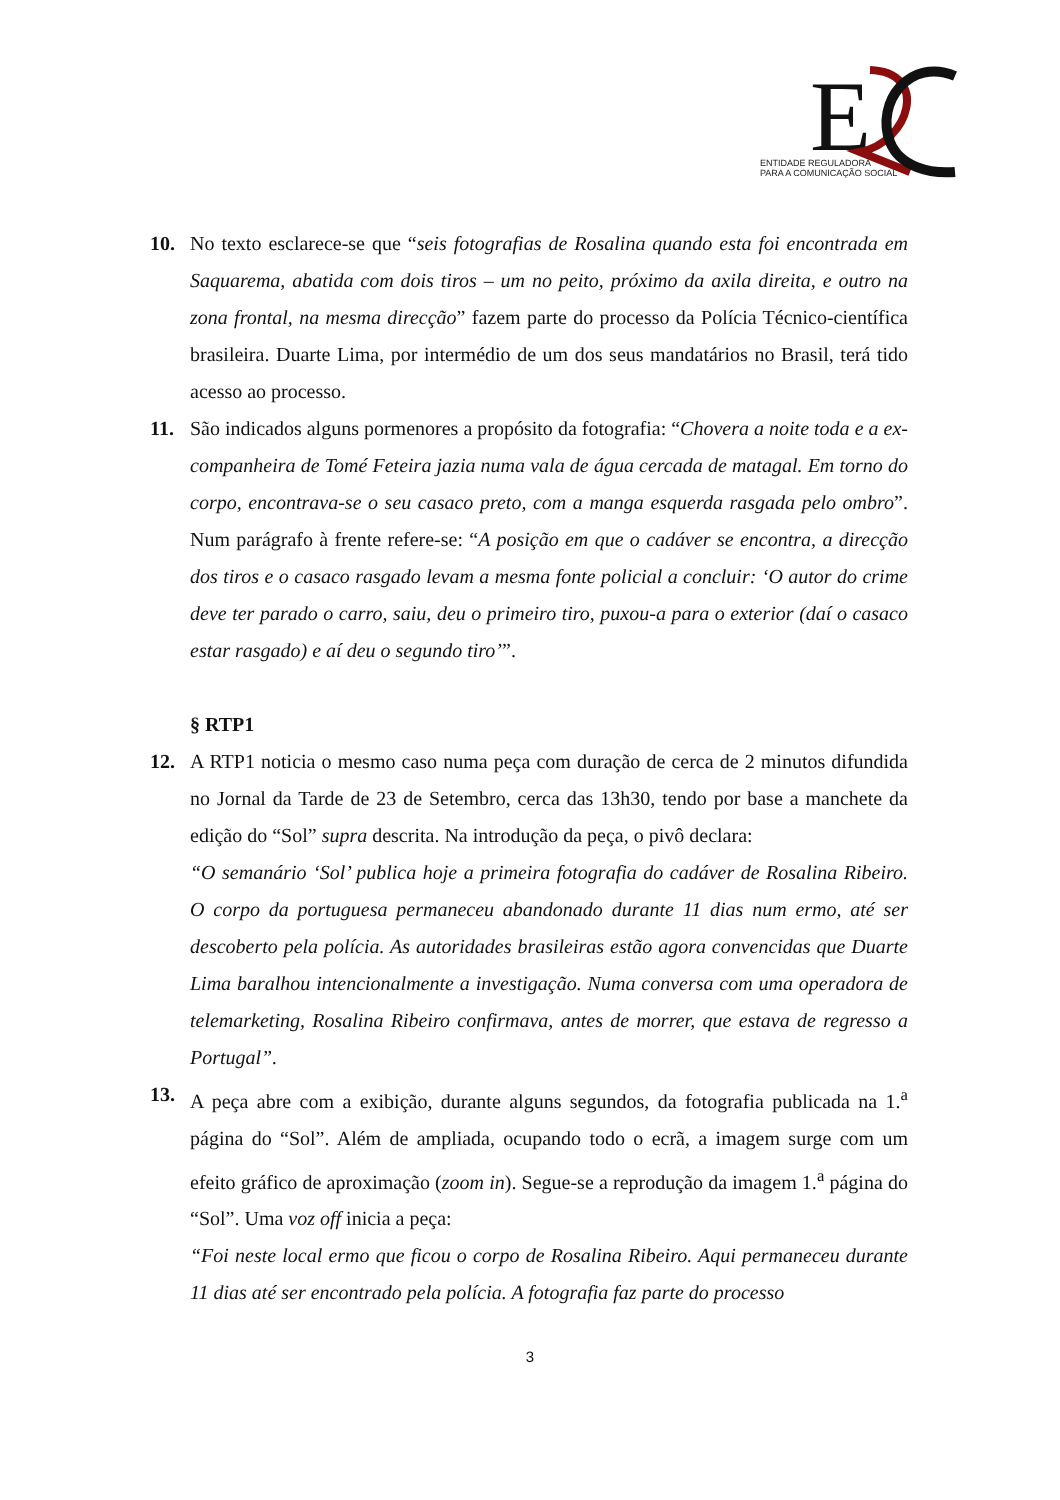E
ENTIDADE REGULADORA
PARA A COMUNICAÇÃO SOCIAL
10. No texto esclarece-se que “seis fotografias de Rosalina quando esta foi encontrada em Saquarema, abatida com dois tiros – um no peito, próximo da axila direita, e outro na zona frontal, na mesma direcção” fazem parte do processo da Polícia Técnico-científica brasileira. Duarte Lima, por intermédio de um dos seus mandatários no Brasil, terá tido acesso ao processo.
11. São indicados alguns pormenores a propósito da fotografia: “Chovera a noite toda e a ex-companheira de Tomé Feteira jazia numa vala de água cercada de matagal. Em torno do corpo, encontrava-se o seu casaco preto, com a manga esquerda rasgada pelo ombro”. Num parágrafo à frente refere-se: “A posição em que o cadáver se encontra, a direcção dos tiros e o casaco rasgado levam a mesma fonte policial a concluir: ‘O autor do crime deve ter parado o carro, saiu, deu o primeiro tiro, puxou-a para o exterior (daí o casaco estar rasgado) e aí deu o segundo tiro’”.
§ RTP1
12. A RTP1 noticia o mesmo caso numa peça com duração de cerca de 2 minutos difundida no Jornal da Tarde de 23 de Setembro, cerca das 13h30, tendo por base a manchete da edição do “Sol” supra descrita. Na introdução da peça, o pivô declara:
“O semanário ‘Sol’ publica hoje a primeira fotografia do cadáver de Rosalina Ribeiro. O corpo da portuguesa permaneceu abandonado durante 11 dias num ermo, até ser descoberto pela polícia. As autoridades brasileiras estão agora convencidas que Duarte Lima baralhou intencionalmente a investigação. Numa conversa com uma operadora de telemarketing, Rosalina Ribeiro confirmava, antes de morrer, que estava de regresso a Portugal”.
13. A peça abre com a exibição, durante alguns segundos, da fotografia publicada na 1.<sup>a</sup> página do “Sol”. Além de ampliada, ocupando todo o ecrã, a imagem surge com um efeito gráfico de aproximação (zoom in). Segue-se a reprodução da imagem 1.<sup>a</sup> página do “Sol”. Uma voz off inicia a peça:
“Foi neste local ermo que ficou o corpo de Rosalina Ribeiro. Aqui permaneceu durante 11 dias até ser encontrado pela polícia. A fotografia faz parte do processo
3